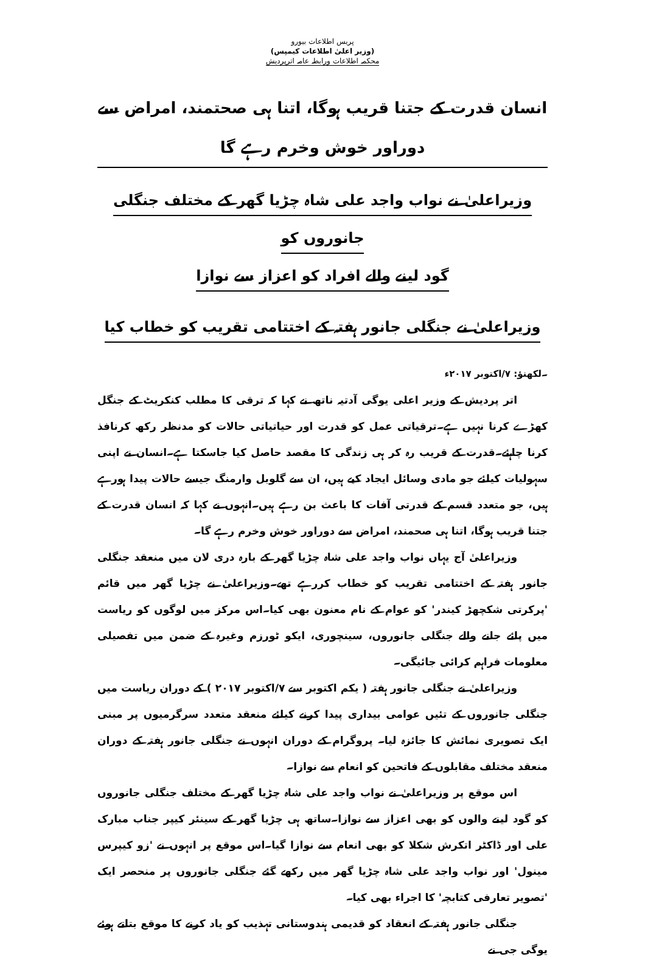پریس اطلاعات بیورو
(وزیر اعلیٰ اطلاعات کیمپس)
محکمہ اطلاعات ورابطہ عامہ اترپردیش
انسان قدرت کے جتنا قریب ہوگا، اتنا ہی صحتمند، امراض سے دوراور خوش وخرم رہے گا
وزیراعلیٰ نے نواب واجد علی شاہ چڑیا گھر کے مختلف جنگلی جانوروں کو
گود لینے والے افراد کو اعزاز سے نوازا
وزیراعلیٰ نے جنگلی جانور ہفتہ کے اختتامی تقریب کو خطاب کیا
۔لکھنؤ: ۷/اکتوبر ۲۰۱۷ء
اتر پردیش کے وزیر اعلی یوگی آدتیہ ناتھ نے کہا کہ ترقی کا مطلب کنکریٹ کے جنگل کھڑے کرنا نہیں ہے۔ترقیاتی عمل کو قدرت اور حیاتیاتی حالات کو مدنظر رکھ کرنافذ کرنا چاہئے۔قدرت کے قریب رہ کر ہی زندگی کا مقصد حاصل کیا جاسکتا ہے۔انسان نے اپنی سہولیات کیلئے جو مادی وسائل ایجاد کیے ہیں، ان سے گلوبل وارمنگ جیسے حالات پیدا ہورہے ہیں، جو متعدد قسم کے قدرتی آفات کا باعث بن رہے ہیں۔انہوں نے کہا کہ انسان قدرت کے جتنا قریب ہوگا، اتنا ہی صحمند، امراض سے دوراور خوش وخرم رہے گا۔
وزیراعلیٰ آج یہاں نواب واجد علی شاہ چڑیا گھر کے بارہ دری لان میں منعقد جنگلی جانور ہفتہ کے اختتامی تقریب کو خطاب کررہے تھے۔وزیراعلیٰ نے چڑیا گھر میں قائم 'پرکرتی شکچھڑ کیندر' کو عوام کے نام معنون بھی کیا۔اس مرکز میں لوگوں کو ریاست میں پائے جانے والے جنگلی جانوروں، سینچوری، ایکو ٹورزم وغیرہ کے ضمن میں تفصیلی معلومات فراہم کرائی جائیگی۔
وزیراعلیٰ نے جنگلی جانور ہفتہ ( یکم اکتوبر سے ۷/اکتوبر ۲۰۱۷ ) کے دوران ریاست میں جنگلی جانوروں کے تئیں عوامی بیداری پیدا کرنے کیلئے منعقد متعدد سرگرمیوں پر مبنی ایک تصویری نمائش کا جائزہ لیا۔ پروگرام کے دوران انہوں نے جنگلی جانور ہفتہ کے دوران منعقد مختلف مقابلوں کے فاتحین کو انعام سے نوازا۔
اس موقع پر وزیراعلیٰ نے نواب واجد علی شاہ چڑیا گھر کے مختلف جنگلی جانوروں کو گود لینے والوں کو بھی اعزاز سے نوازا۔ساتھ ہی چڑیا گھر کے سینئر کیپر جناب مبارک علی اور ڈاکٹر اتکرش شکلا کو بھی انعام سے نوازا گیا۔اس موقع پر انہوں نے 'زو کیپرس مینول' اور نواب واجد علی شاہ چڑیا گھر میں رکھے گئے جنگلی جانوروں پر منحصر ایک 'تصویر تعارفی کتابچہ' کا اجراء بھی کیا۔
جنگلی جانور ہفتہ کے انعقاد کو قدیمی ہندوستانی تہذیب کو یاد کرنے کا موقع بتاتے ہوئے یوگی جی نے